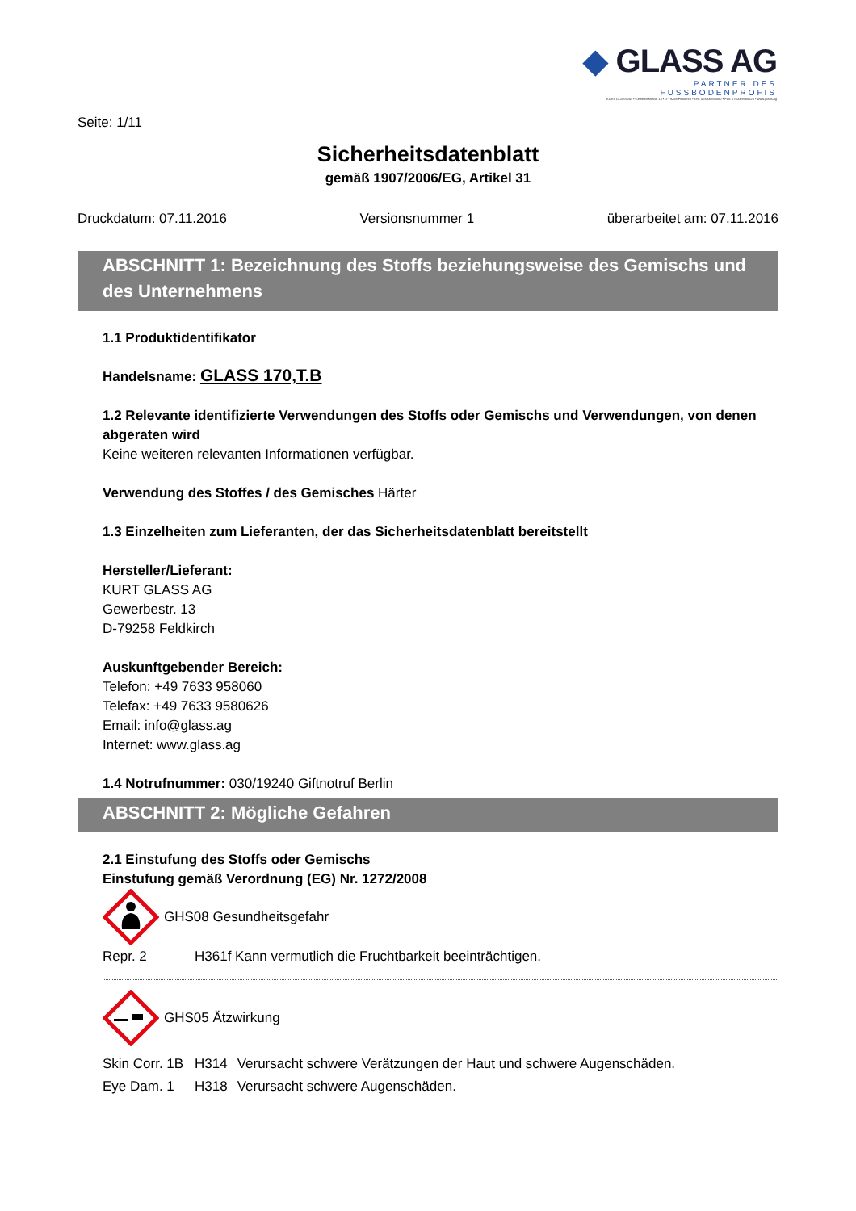◆ GLASS AG
PARTNER DES FUSSBODENPROFIS
KURT GLASS AG • Gewerbestraße 13 • D-79258 Feldkirch • Tel.: 07633/958060 • Fax: 07633/9580626 • www.glass.ag
Seite: 1/11
Sicherheitsdatenblatt
gemäß 1907/2006/EG, Artikel 31
Druckdatum: 07.11.2016 Versionsnummer 1 überarbeitet am: 07.11.2016
ABSCHNITT 1: Bezeichnung des Stoffs beziehungsweise des Gemischs und des Unternehmens
1.1 Produktidentifikator
Handelsname: GLASS 170,T.B
1.2 Relevante identifizierte Verwendungen des Stoffs oder Gemischs und Verwendungen, von denen abgeraten wird
Keine weiteren relevanten Informationen verfügbar.
Verwendung des Stoffes / des Gemisches Härter
1.3 Einzelheiten zum Lieferanten, der das Sicherheitsdatenblatt bereitstellt
Hersteller/Lieferant:
KURT GLASS AG
Gewerbestr. 13
D-79258 Feldkirch
Auskunftgebender Bereich:
Telefon: +49 7633 958060
Telefax: +49 7633 9580626
Email: info@glass.ag
Internet: www.glass.ag
1.4 Notrufnummer: 030/19240 Giftnotruf Berlin
ABSCHNITT 2: Mögliche Gefahren
2.1 Einstufung des Stoffs oder Gemischs
Einstufung gemäß Verordnung (EG) Nr. 1272/2008
GHS08 Gesundheitsgefahr
| Repr. 2 | H361f Kann vermutlich die Fruchtbarkeit beeinträchtigen. |
GHS05 Ätzwirkung
| Skin Corr. 1B | H314 | Verursacht schwere Verätzungen der Haut und schwere Augenschäden. |
| Eye Dam. 1 | H318 | Verursacht schwere Augenschäden. |